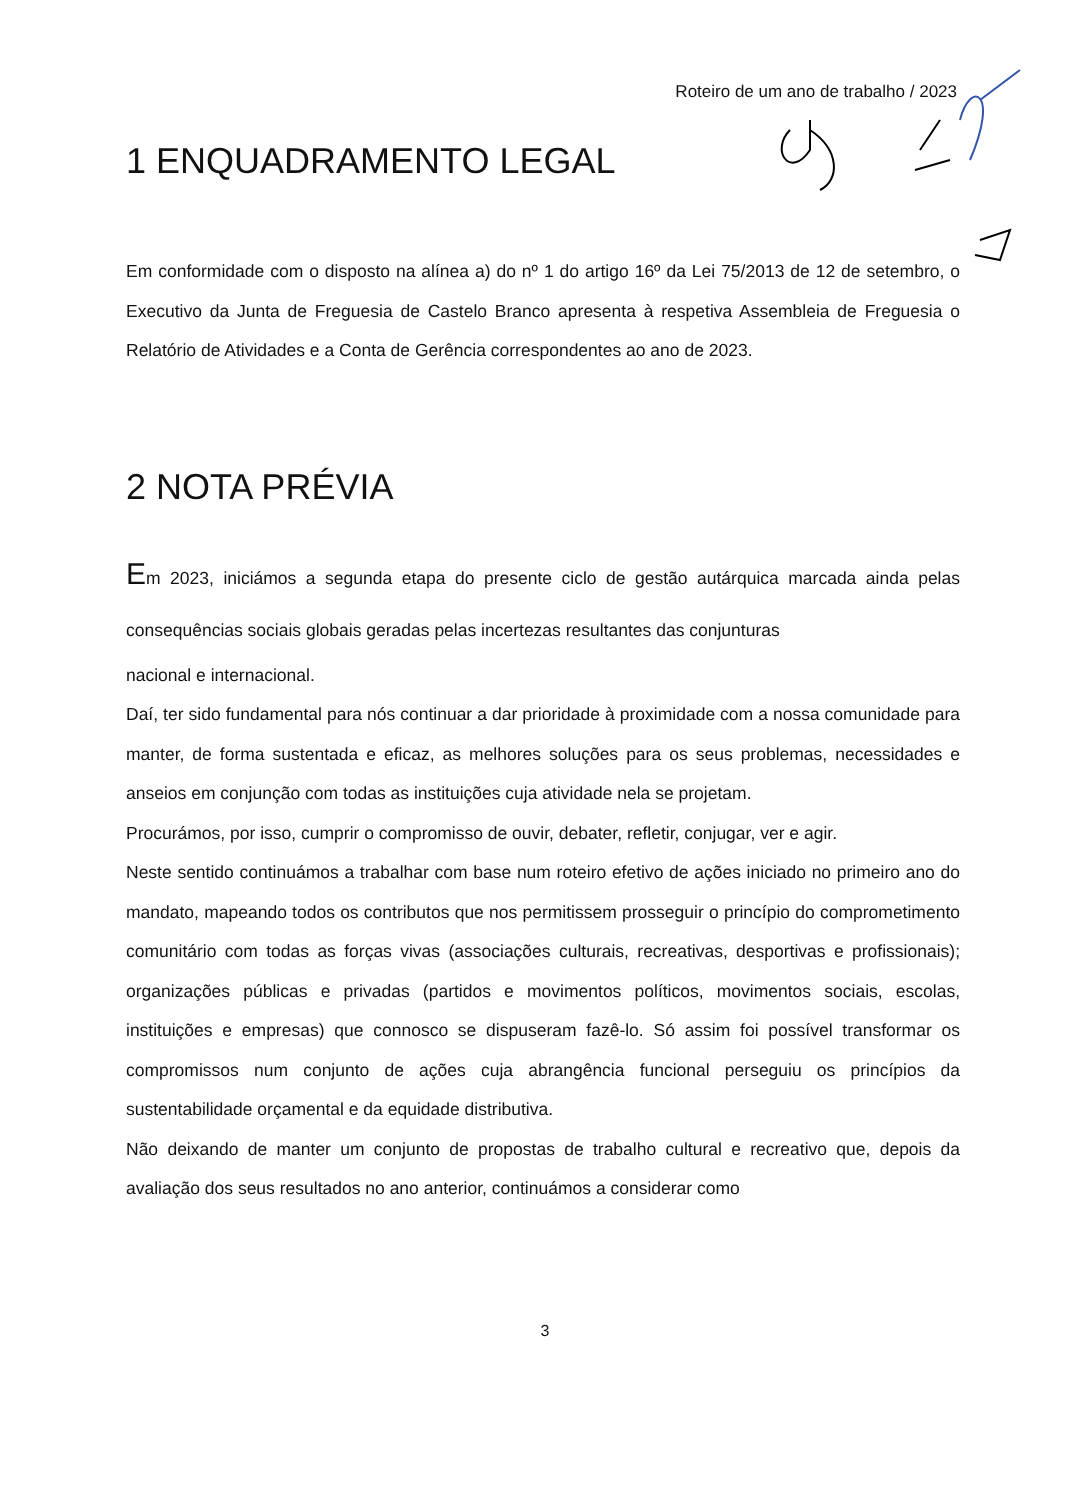Roteiro de um ano de trabalho / 2023
1 ENQUADRAMENTO LEGAL
Em conformidade com o disposto na alínea a) do nº 1 do artigo 16º da Lei 75/2013 de 12 de setembro, o Executivo da Junta de Freguesia de Castelo Branco apresenta à respetiva Assembleia de Freguesia o Relatório de Atividades e a Conta de Gerência correspondentes ao ano de 2023.
2 NOTA PRÉVIA
Em 2023, iniciámos a segunda etapa do presente ciclo de gestão autárquica marcada ainda pelas consequências sociais globais geradas pelas incertezas resultantes das conjunturas
nacional e internacional.
Daí, ter sido fundamental para nós continuar a dar prioridade à proximidade com a nossa comunidade para manter, de forma sustentada e eficaz, as melhores soluções para os seus problemas, necessidades e anseios em conjunção com todas as instituições cuja atividade nela se projetam.
Procurámos, por isso, cumprir o compromisso de ouvir, debater, refletir, conjugar, ver e agir.
Neste sentido continuámos a trabalhar com base num roteiro efetivo de ações iniciado no primeiro ano do mandato, mapeando todos os contributos que nos permitissem prosseguir o princípio do comprometimento comunitário com todas as forças vivas (associações culturais, recreativas, desportivas e profissionais); organizações públicas e privadas (partidos e movimentos políticos, movimentos sociais, escolas, instituições e empresas) que connosco se dispuseram fazê-lo. Só assim foi possível transformar os compromissos num conjunto de ações cuja abrangência funcional perseguiu os princípios da sustentabilidade orçamental e da equidade distributiva.
Não deixando de manter um conjunto de propostas de trabalho cultural e recreativo que, depois da avaliação dos seus resultados no ano anterior, continuámos a considerar como
3